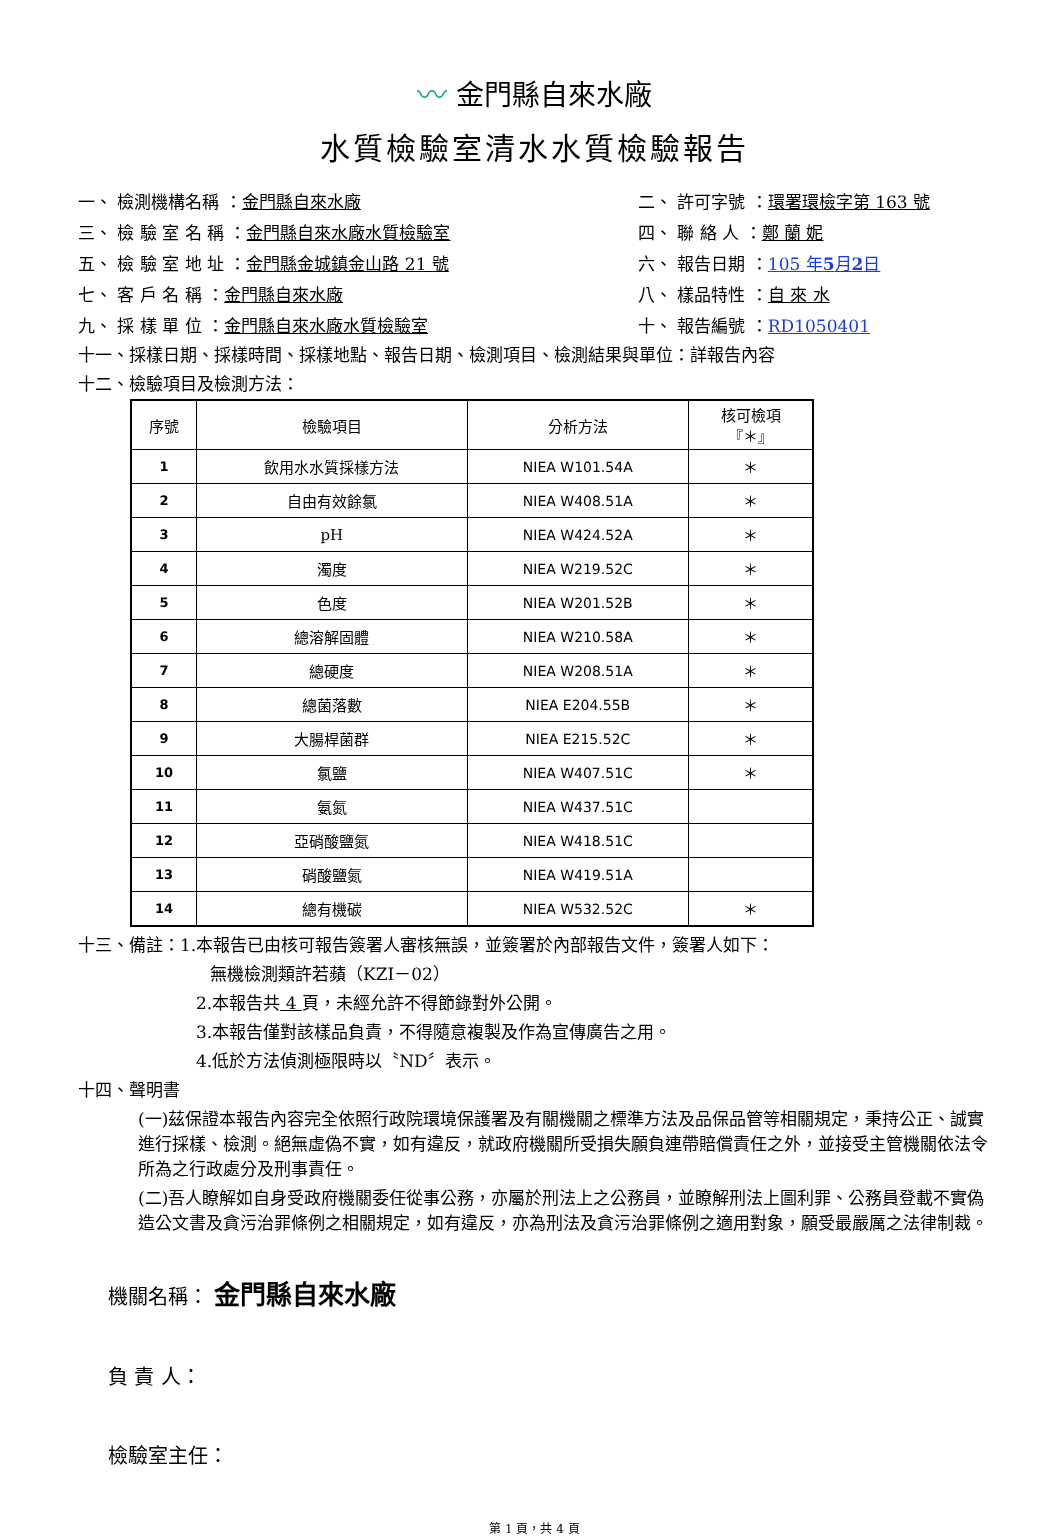〰 金門縣自來水廠
水質檢驗室清水水質檢驗報告
一、 檢測機構名稱 ：金門縣自來水廠
二、 許可字號 ：環署環檢字第 163 號
三、 檢 驗 室 名 稱 ：金門縣自來水廠水質檢驗室
四、 聯 絡 人 ：鄭 蘭 妮
五、 檢 驗 室 地 址 ：金門縣金城鎮金山路 21 號
六、 報告日期 ：105 年5月2日
七、 客 戶 名 稱 ：金門縣自來水廠
八、 樣品特性 ：自 來 水
九、 採 樣 單 位 ：金門縣自來水廠水質檢驗室
十、 報告編號 ：RD1050401
十一、採樣日期、採樣時間、採樣地點、報告日期、檢測項目、檢測結果與單位：詳報告內容
十二、檢驗項目及檢測方法：
| 序號 | 檢驗項目 | 分析方法 | 核可檢項 『＊』 |
| --- | --- | --- | --- |
| 1 | 飲用水水質採樣方法 | NIEA W101.54A | ＊ |
| 2 | 自由有效餘氯 | NIEA W408.51A | ＊ |
| 3 | pH | NIEA W424.52A | ＊ |
| 4 | 濁度 | NIEA W219.52C | ＊ |
| 5 | 色度 | NIEA W201.52B | ＊ |
| 6 | 總溶解固體 | NIEA W210.58A | ＊ |
| 7 | 總硬度 | NIEA W208.51A | ＊ |
| 8 | 總菌落數 | NIEA E204.55B | ＊ |
| 9 | 大腸桿菌群 | NIEA E215.52C | ＊ |
| 10 | 氯鹽 | NIEA W407.51C | ＊ |
| 11 | 氨氮 | NIEA W437.51C | |
| 12 | 亞硝酸鹽氮 | NIEA W418.51C | |
| 13 | 硝酸鹽氮 | NIEA W419.51A | |
| 14 | 總有機碳 | NIEA W532.52C | ＊ |
十三、備註：1.本報告已由核可報告簽署人審核無誤，並簽署於內部報告文件，簽署人如下：
無機檢測類許若蘋（KZI－02）
2.本報告共 4 頁，未經允許不得節錄對外公開。
3.本報告僅對該樣品負責，不得隨意複製及作為宣傳廣告之用。
4.低於方法偵測極限時以〝ND〞表示。
十四、聲明書
(一)茲保證本報告內容完全依照行政院環境保護署及有關機關之標準方法及品保品管等相關規定，秉持公正、誠實進行採樣、檢測。絕無虛偽不實，如有違反，就政府機關所受損失願負連帶賠償責任之外，並接受主管機關依法令所為之行政處分及刑事責任。
(二)吾人瞭解如自身受政府機關委任從事公務，亦屬於刑法上之公務員，並瞭解刑法上圖利罪、公務員登載不實偽造公文書及貪污治罪條例之相關規定，如有違反，亦為刑法及貪污治罪條例之適用對象，願受最嚴厲之法律制裁。
機關名稱： 金門縣自來水廠
負 責 人：
檢驗室主任：
第 1 頁，共 4 頁